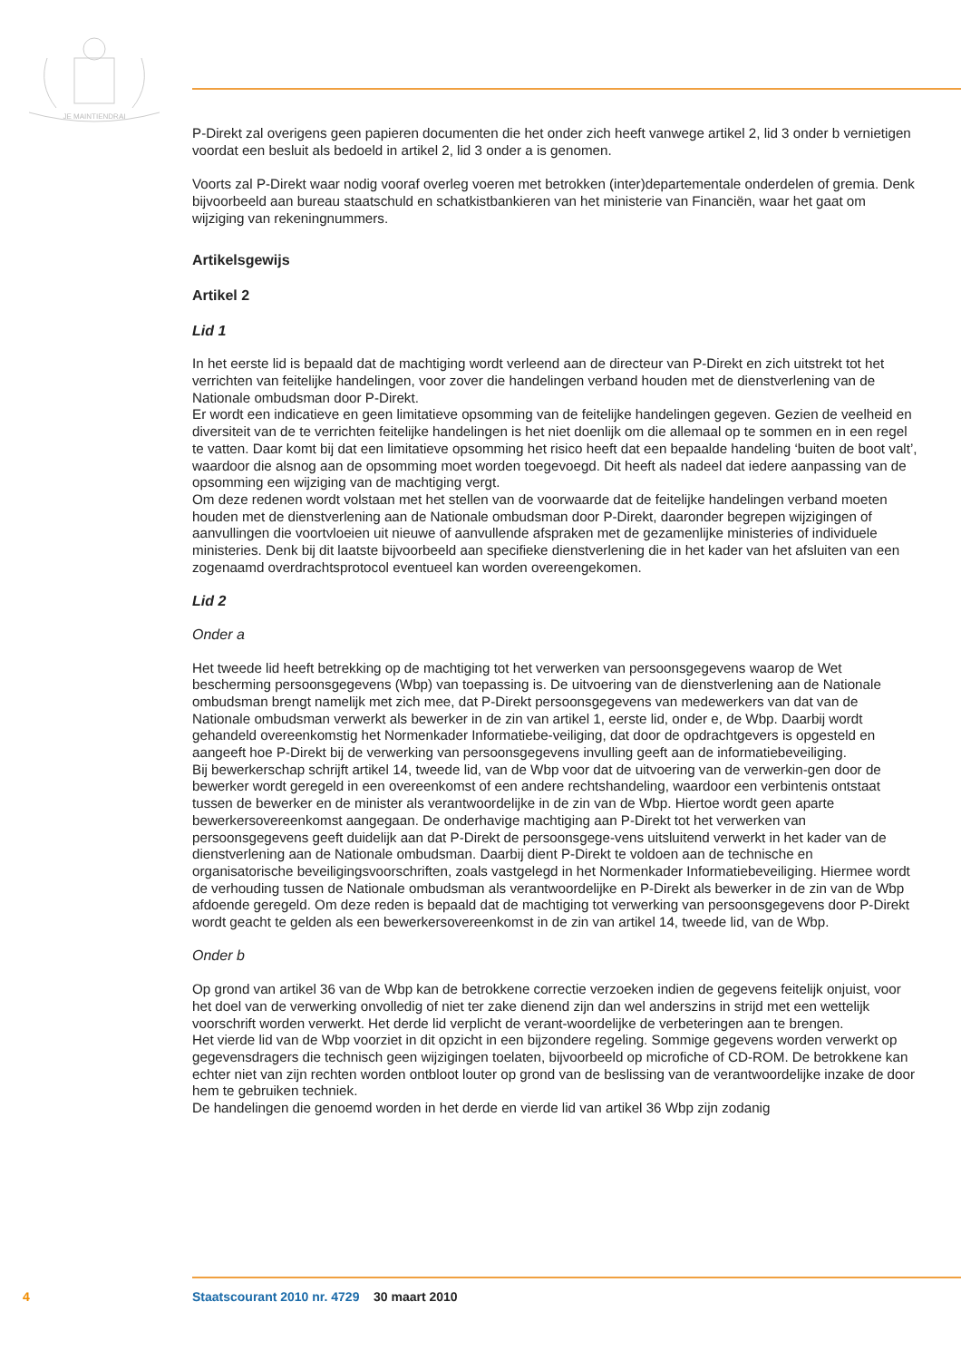JE MAINTIENDRAI
P-Direkt zal overigens geen papieren documenten die het onder zich heeft vanwege artikel 2, lid 3 onder b vernietigen voordat een besluit als bedoeld in artikel 2, lid 3 onder a is genomen.
Voorts zal P-Direkt waar nodig vooraf overleg voeren met betrokken (inter)departementale onderdelen of gremia. Denk bijvoorbeeld aan bureau staatschuld en schatkistbankieren van het ministerie van Financiën, waar het gaat om wijziging van rekeningnummers.
Artikelsgewijs
Artikel 2
Lid 1
In het eerste lid is bepaald dat de machtiging wordt verleend aan de directeur van P-Direkt en zich uitstrekt tot het verrichten van feitelijke handelingen, voor zover die handelingen verband houden met de dienstverlening van de Nationale ombudsman door P-Direkt.
Er wordt een indicatieve en geen limitatieve opsomming van de feitelijke handelingen gegeven. Gezien de veelheid en diversiteit van de te verrichten feitelijke handelingen is het niet doenlijk om die allemaal op te sommen en in een regel te vatten. Daar komt bij dat een limitatieve opsomming het risico heeft dat een bepaalde handeling ‘buiten de boot valt’, waardoor die alsnog aan de opsomming moet worden toegevoegd. Dit heeft als nadeel dat iedere aanpassing van de opsomming een wijziging van de machtiging vergt.
Om deze redenen wordt volstaan met het stellen van de voorwaarde dat de feitelijke handelingen verband moeten houden met de dienstverlening aan de Nationale ombudsman door P-Direkt, daaronder begrepen wijzigingen of aanvullingen die voortvloeien uit nieuwe of aanvullende afspraken met de gezamenlijke ministeries of individuele ministeries. Denk bij dit laatste bijvoorbeeld aan specifieke dienstverlening die in het kader van het afsluiten van een zogenaamd overdrachtsprotocol eventueel kan worden overeengekomen.
Lid 2
Onder a
Het tweede lid heeft betrekking op de machtiging tot het verwerken van persoonsgegevens waarop de Wet bescherming persoonsgegevens (Wbp) van toepassing is. De uitvoering van de dienstverlening aan de Nationale ombudsman brengt namelijk met zich mee, dat P-Direkt persoonsgegevens van medewerkers van dat van de Nationale ombudsman verwerkt als bewerker in de zin van artikel 1, eerste lid, onder e, de Wbp. Daarbij wordt gehandeld overeenkomstig het Normenkader Informatiebe-veiliging, dat door de opdrachtgevers is opgesteld en aangeeft hoe P-Direkt bij de verwerking van persoonsgegevens invulling geeft aan de informatiebeveiliging.
Bij bewerkerschap schrijft artikel 14, tweede lid, van de Wbp voor dat de uitvoering van de verwerkin-gen door de bewerker wordt geregeld in een overeenkomst of een andere rechtshandeling, waardoor een verbintenis ontstaat tussen de bewerker en de minister als verantwoordelijke in de zin van de Wbp. Hiertoe wordt geen aparte bewerkersovereenkomst aangegaan. De onderhavige machtiging aan P-Direkt tot het verwerken van persoonsgegevens geeft duidelijk aan dat P-Direkt de persoonsgege-vens uitsluitend verwerkt in het kader van de dienstverlening aan de Nationale ombudsman. Daarbij dient P-Direkt te voldoen aan de technische en organisatorische beveiligingsvoorschriften, zoals vastgelegd in het Normenkader Informatiebeveiliging. Hiermee wordt de verhouding tussen de Nationale ombudsman als verantwoordelijke en P-Direkt als bewerker in de zin van de Wbp afdoende geregeld. Om deze reden is bepaald dat de machtiging tot verwerking van persoonsgegevens door P-Direkt wordt geacht te gelden als een bewerkersovereenkomst in de zin van artikel 14, tweede lid, van de Wbp.
Onder b
Op grond van artikel 36 van de Wbp kan de betrokkene correctie verzoeken indien de gegevens feitelijk onjuist, voor het doel van de verwerking onvolledig of niet ter zake dienend zijn dan wel anderszins in strijd met een wettelijk voorschrift worden verwerkt. Het derde lid verplicht de verant-woordelijke de verbeteringen aan te brengen.
Het vierde lid van de Wbp voorziet in dit opzicht in een bijzondere regeling. Sommige gegevens worden verwerkt op gegevensdragers die technisch geen wijzigingen toelaten, bijvoorbeeld op microfiche of CD-ROM. De betrokkene kan echter niet van zijn rechten worden ontbloot louter op grond van de beslissing van de verantwoordelijke inzake de door hem te gebruiken techniek.
De handelingen die genoemd worden in het derde en vierde lid van artikel 36 Wbp zijn zodanig
4 Staatscourant 2010 nr. 4729 30 maart 2010